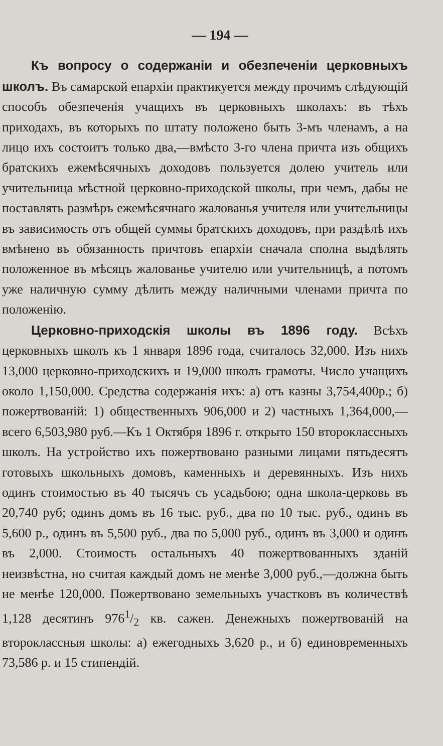— 194 —
Къ вопросу о содержаніи и обезпеченіи церковныхъ школъ. Въ самарской епархіи практикуется между прочимъ слѣдующій способъ обезпеченія учащихъ въ церковныхъ школахъ: въ тѣхъ приходахъ, въ которыхъ по штату положено быть 3-мъ членамъ, а на лицо ихъ состоитъ только два,—вмѣсто 3-го члена причта изъ общихъ братскихъ ежемѣсячныхъ доходовъ пользуется долею учитель или учительница мѣстной церковно-приходской школы, при чемъ, дабы не поставлять размѣръ ежемѣсячнаго жалованья учителя или учительницы въ зависимость отъ общей суммы братскихъ доходовъ, при раздѣлѣ ихъ вмѣнено въ обязанность причтовъ епархіи сначала сполна выдѣлять положенное въ мѣсяцъ жалованье учителю или учительницѣ, а потомъ уже наличную сумму дѣлить между наличными членами причта по положенію.
Церковно-приходскія школы въ 1896 году. Всѣхъ церковныхъ школъ къ 1 января 1896 года, считалось 32,000. Изъ нихъ 13,000 церковно-приходскихъ и 19,000 школъ грамоты. Число учащихъ около 1,150,000. Средства содержанія ихъ: а) отъ казны 3,754,400р.; б) пожертвованій: 1) общественныхъ 906,000 и 2) частныхъ 1,364,000,—всего 6,503,980 руб.—Къ 1 Октября 1896 г. открыто 150 второклассныхъ школъ. На устройство ихъ пожертвовано разными лицами пятьдесятъ готовыхъ школьныхъ домовъ, каменныхъ и деревянныхъ. Изъ нихъ одинъ стоимостью въ 40 тысячъ съ усадьбою; одна школа-церковь въ 20,740 руб; одинъ домъ въ 16 тыс. руб., два по 10 тыс. руб., одинъ въ 5,600 р., одинъ въ 5,500 руб., два по 5,000 руб., одинъ въ 3,000 и одинъ въ 2,000. Стоимость остальныхъ 40 пожертвованныхъ зданій неизвѣстна, но считая каждый домъ не менѣе 3,000 руб.,—должна быть не менѣе 120,000. Пожертвовано земельныхъ участковъ въ количествѣ 1,128 десятинъ 9761/2 кв. сажен. Денежныхъ пожертвованій на второклассныя школы: а) ежегодныхъ 3,620 р., и б) единовременныхъ 73,586 р. и 15 стипендій.